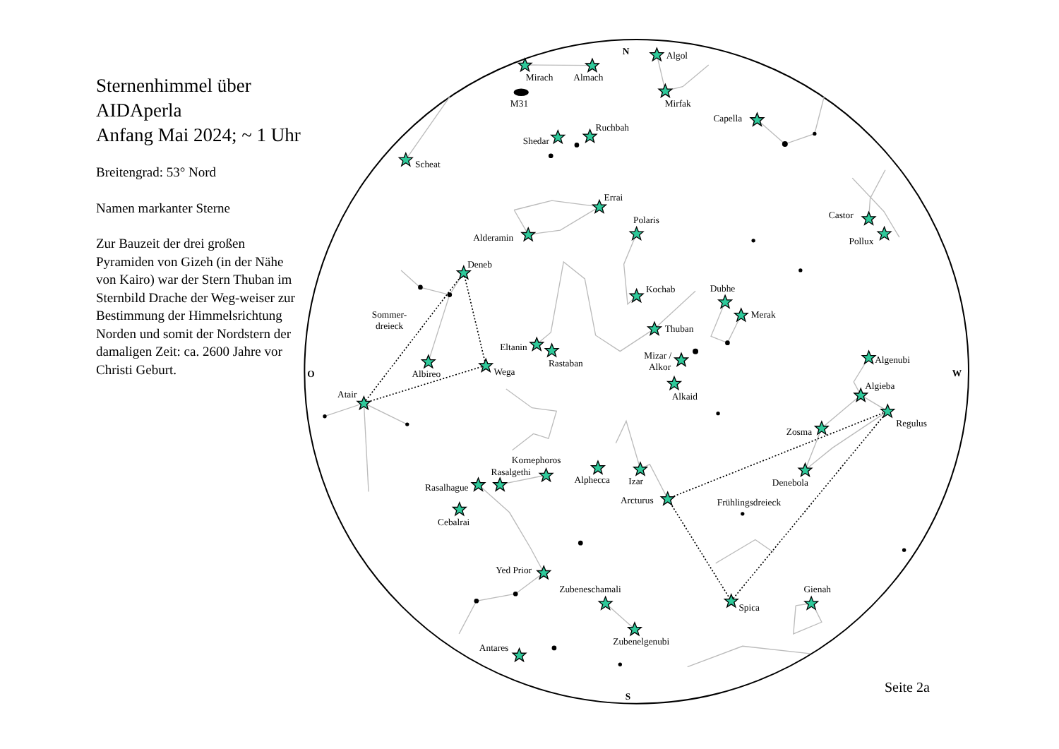Sternenhimmel über AIDAperla
Anfang Mai 2024; ~ 1 Uhr
Breitengrad: 53° Nord
Namen markanter Sterne
Zur Bauzeit der drei großen Pyramiden von Gizeh (in der Nähe von Kairo) war der Stern Thuban im Sternbild Drache der Weg-weiser zur Bestimmung der Himmelsrichtung Norden und somit der Nordstern der damaligen Zeit: ca. 2600 Jahre vor Christi Geburt.
N
Algol
Mirach
Almach
M31
Mirfak
Capella
Ruchbah
Shedar
Scheat
Errai
Polaris
Castor
Alderamin
Pollux
Deneb
Kochab
Dubhe
Merak
Sommer-
dreieck
Thuban
Eltanin
Mizar /
Alkor
Algenubi
Rastaban
Wega
Albireo
O
W
Algieba
Atair
Alkaid
Regulus
Zosma
Kornephoros
Rasalgethi
Alphecca
Izar
Denebola
Rasalhague
Arcturus
Frühlingsdreieck
Cebalrai
Yed Prior
Zubeneschamali
Gienah
Spica
Zubenelgenubi
Antares
S
Seite 2a